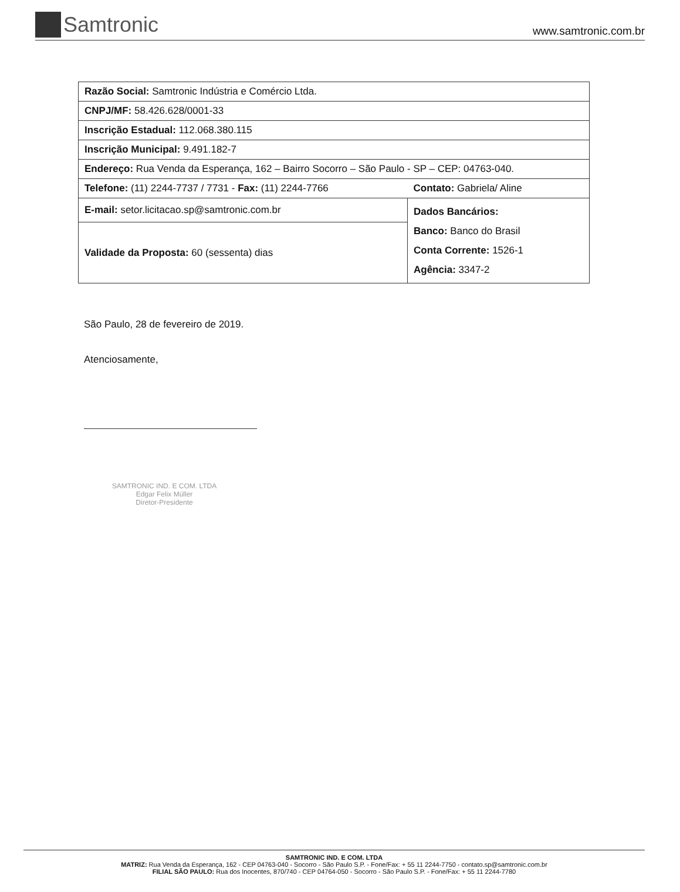Samtronic
www.samtronic.com.br
| Razão Social: Samtronic Indústria e Comércio Ltda. | |
| CNPJ/MF: 58.426.628/0001-33 | |
| Inscrição Estadual: 112.068.380.115 | |
| Inscrição Municipal: 9.491.182-7 | |
| Endereço: Rua Venda da Esperança, 162 – Bairro Socorro – São Paulo - SP – CEP: 04763-040. | |
| Telefone: (11) 2244-7737 / 7731 - Fax: (11) 2244-7766 | Contato: Gabriela/ Aline |
| E-mail: setor.licitacao.sp@samtronic.com.br | Dados Bancários: Banco: Banco do Brasil Conta Corrente: 1526-1 Agência: 3347-2 |
| Validade da Proposta: 60 (sessenta) dias | |
São Paulo, 28 de fevereiro de 2019.
Atenciosamente,
SAMTRONIC IND. E COM. LTDA
Edgar Felix Müller
Diretor-Presidente
SAMTRONIC IND. E COM. LTDA
MATRIZ: Rua Venda da Esperança, 162 - CEP 04763-040 - Socorro - São Paulo S.P. - Fone/Fax: + 55 11 2244-7750 - contato.sp@samtronic.com.br
FILIAL SÃO PAULO: Rua dos Inocentes, 870/740 - CEP 04764-050 - Socorro - São Paulo S.P. - Fone/Fax: + 55 11 2244-7780